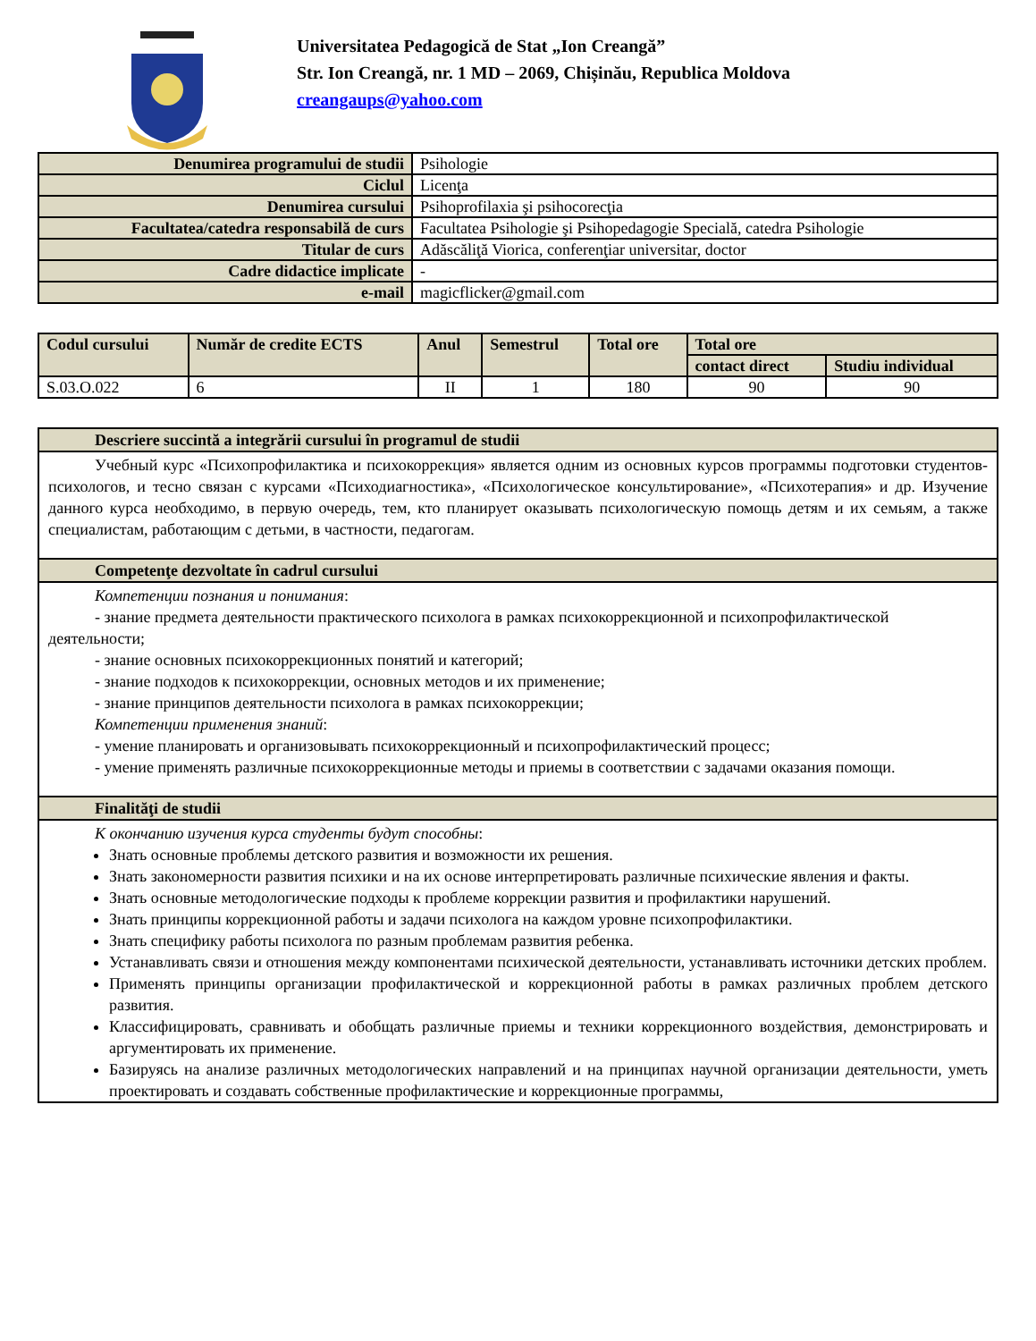Universitatea Pedagogică de Stat „Ion Creangă”
Str. Ion Creangă, nr. 1 MD – 2069, Chișinău, Republica Moldova
creangaups@yahoo.com
| Denumirea programului de studii | Psihologie |
| Ciclul | Licenţa |
| Denumirea cursului | Psihoprofilaxia şi psihocorecţia |
| Facultatea/catedra responsabilă de curs | Facultatea Psihologie şi Psihopedagogie Specială, catedra Psihologie |
| Titular de curs | Adăscăliţă Viorica, conferenţiar universitar, doctor |
| Cadre didactice implicate | - |
| e-mail | magicflicker@gmail.com |
| Codul cursului | Număr de credite ECTS | Anul | Semestrul | Total ore | Total ore | |
| --- | --- | --- | --- | --- | --- | --- |
| | | | | | contact direct | Studiu individual |
| S.03.O.022 | 6 | II | 1 | 180 | 90 | 90 |
Descriere succintă a integrării cursului în programul de studii
Учебный курс «Психопрофилактика и психокоррекция» является одним из основных курсов программы подготовки студентов-психологов, и тесно связан с курсами «Психодиагностика», «Психологическое консультирование», «Психотерапия» и др. Изучение данного курса необходимо, в первую очередь, тем, кто планирует оказывать психологическую помощь детям и их семьям, а также специалистам, работающим с детьми, в частности, педагогам.
Competenţe dezvoltate în cadrul cursului
Компетенции познания и понимания:
- знание предмета деятельности практического психолога в рамках психокоррекционной и психопрофилактической деятельности;
- знание основных психокоррекционных понятий и категорий;
- знание подходов к психокоррекции, основных методов и их применение;
- знание принципов деятельности психолога в рамках психокоррекции;
Компетенции применения знаний:
- умение планировать и организовывать психокоррекционный и психопрофилактический процесс;
- умение применять различные психокоррекционные методы и приемы в соответствии с задачами оказания помощи.
Finalităţi de studii
К окончанию изучения курса студенты будут способны:
Знать основные проблемы детского развития и возможности их решения.
Знать закономерности развития психики и на их основе интерпретировать различные психические явления и факты.
Знать основные методологические подходы к проблеме коррекции развития и профилактики нарушений.
Знать принципы коррекционной работы и задачи психолога на каждом уровне психопрофилактики.
Знать специфику работы психолога по разным проблемам развития ребенка.
Устанавливать связи и отношения между компонентами психической деятельности, устанавливать источники детских проблем.
Применять принципы организации профилактической и коррекционной работы в рамках различных проблем детского развития.
Классифицировать, сравнивать и обобщать различные приемы и техники коррекционного воздействия, демонстрировать и аргументировать их применение.
Базируясь на анализе различных методологических направлений и на принципах научной организации деятельности, уметь проектировать и создавать собственные профилактические и коррекционные программы,